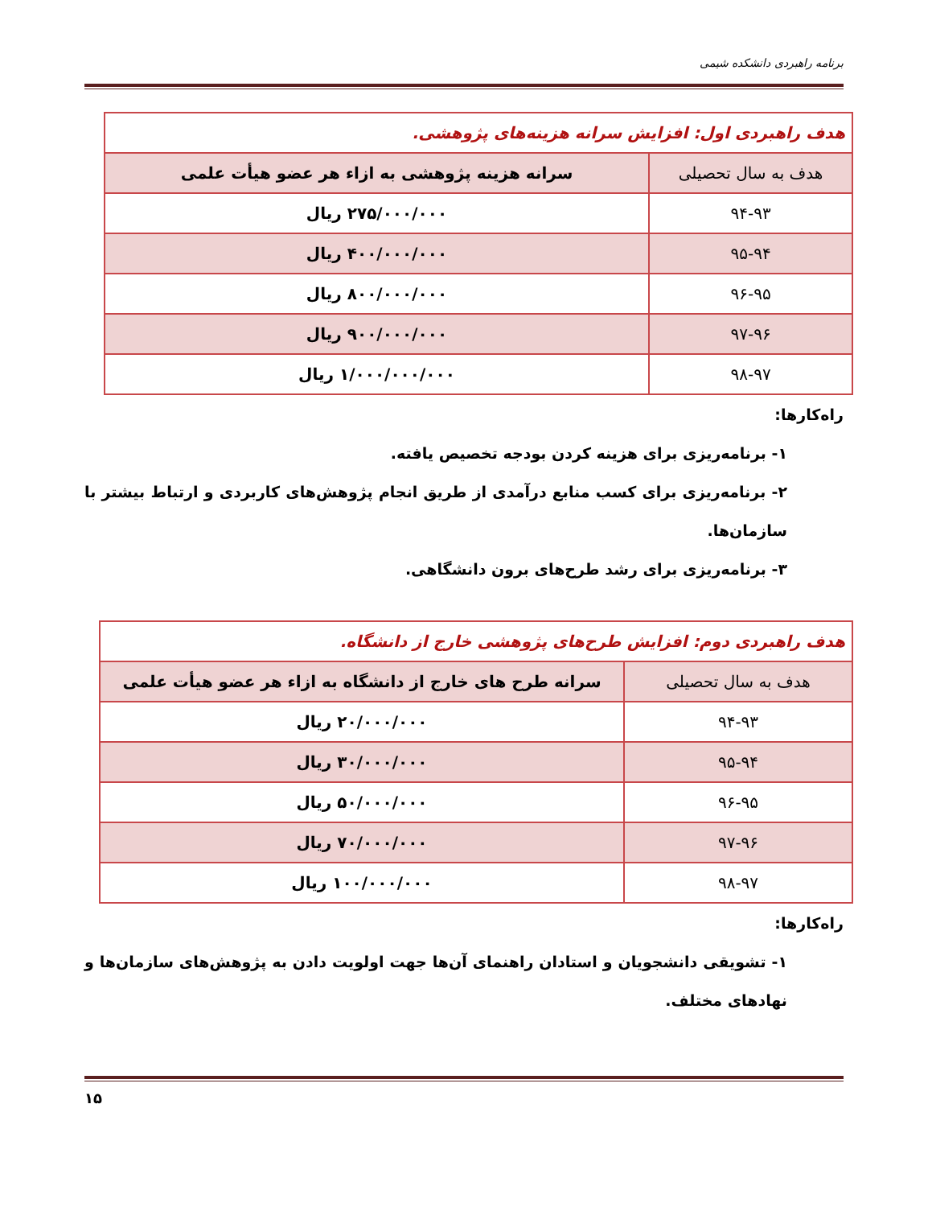برنامه راهبردی دانشکده شیمی
| هدف راهبردی اول: افزایش سرانه هزینه‌های پژوهشی. | |
| هدف به سال تحصیلی | سرانه هزینه پژوهشی به ازاء هر عضو هیأت علمی |
| ۹۴-۹۳ | ۲۷۵/۰۰۰/۰۰۰ ریال |
| ۹۵-۹۴ | ۴۰۰/۰۰۰/۰۰۰ ریال |
| ۹۶-۹۵ | ۸۰۰/۰۰۰/۰۰۰ ریال |
| ۹۷-۹۶ | ۹۰۰/۰۰۰/۰۰۰ ریال |
| ۹۸-۹۷ | ۱/۰۰۰/۰۰۰/۰۰۰ ریال |
راه‌کارها:
۱- برنامه‌ریزی برای هزینه کردن بودجه تخصیص یافته.
۲- برنامه‌ریزی برای کسب منابع درآمدی از طریق انجام پژوهش‌های کاربردی و ارتباط بیشتر با سازمان‌ها.
۳- برنامه‌ریزی برای رشد طرح‌های برون دانشگاهی.
| هدف راهبردی دوم: افزایش طرح‌های پژوهشی خارج از دانشگاه. | |
| هدف به سال تحصیلی | سرانه طرح های خارج از دانشگاه به ازاء هر عضو هیأت علمی |
| ۹۴-۹۳ | ۲۰/۰۰۰/۰۰۰ ریال |
| ۹۵-۹۴ | ۳۰/۰۰۰/۰۰۰ ریال |
| ۹۶-۹۵ | ۵۰/۰۰۰/۰۰۰ ریال |
| ۹۷-۹۶ | ۷۰/۰۰۰/۰۰۰ ریال |
| ۹۸-۹۷ | ۱۰۰/۰۰۰/۰۰۰ ریال |
راه‌کارها:
۱- تشویقی دانشجویان و استادان راهنمای آن‌ها جهت اولویت دادن به پژوهش‌های سازمان‌ها و نهادهای مختلف.
۱۵